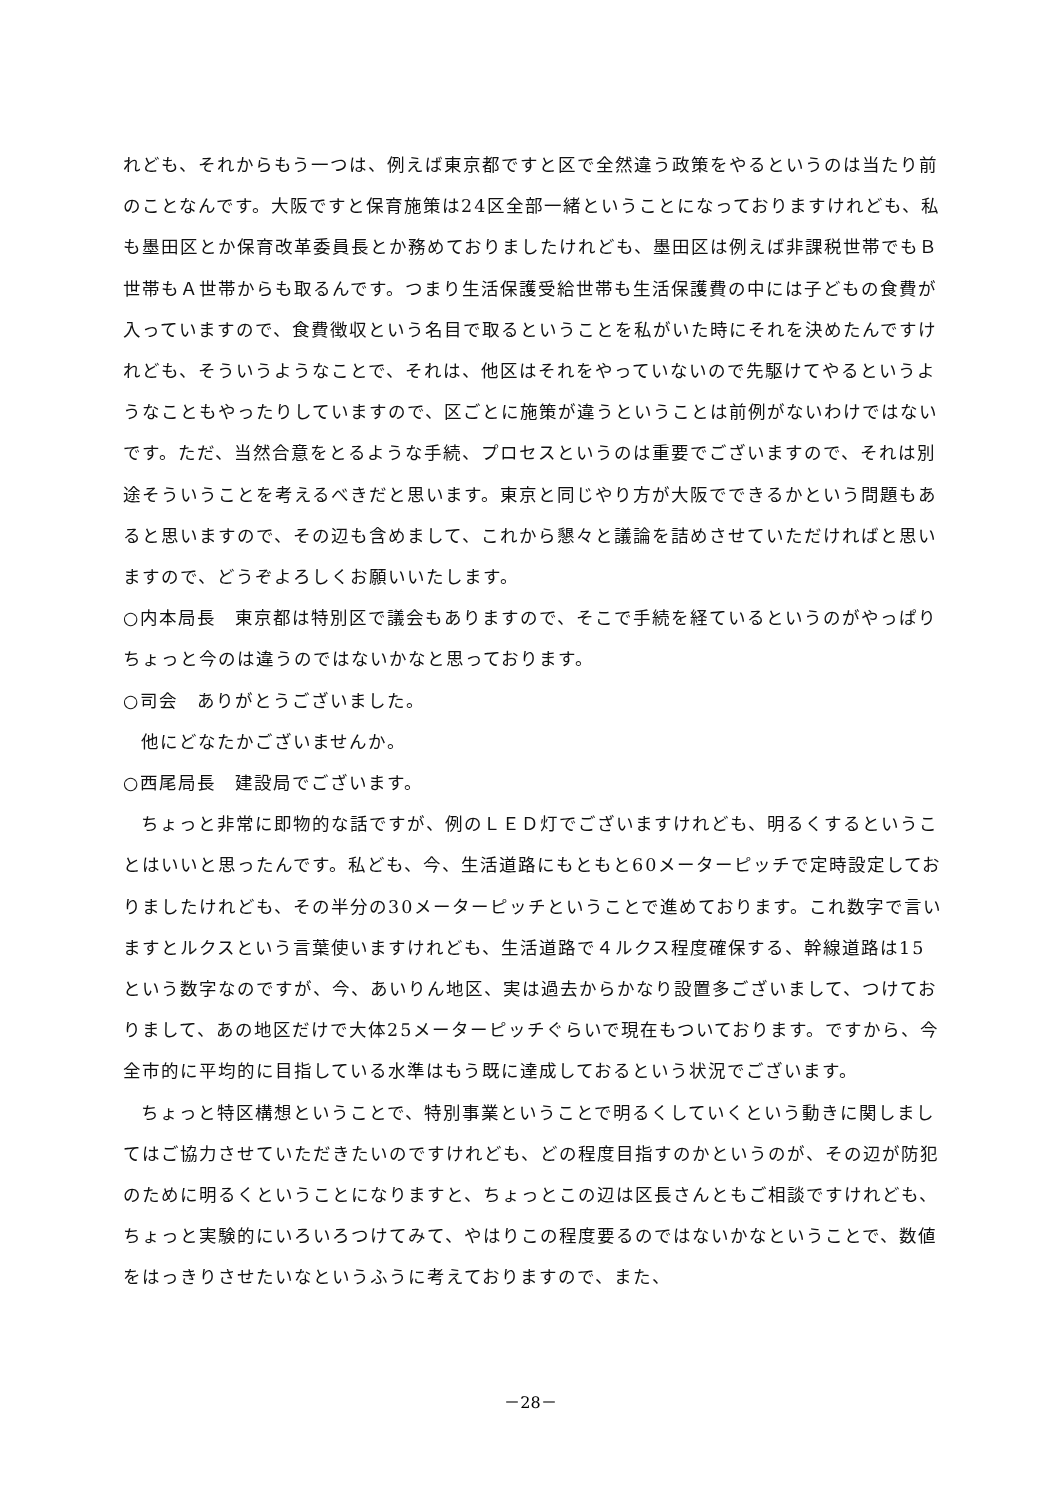れども、それからもう一つは、例えば東京都ですと区で全然違う政策をやるというのは当たり前のことなんです。大阪ですと保育施策は24区全部一緒ということになっておりますけれども、私も墨田区とか保育改革委員長とか務めておりましたけれども、墨田区は例えば非課税世帯でもＢ世帯もＡ世帯からも取るんです。つまり生活保護受給世帯も生活保護費の中には子どもの食費が入っていますので、食費徴収という名目で取るということを私がいた時にそれを決めたんですけれども、そういうようなことで、それは、他区はそれをやっていないので先駆けてやるというようなこともやったりしていますので、区ごとに施策が違うということは前例がないわけではないです。ただ、当然合意をとるような手続、プロセスというのは重要でございますので、それは別途そういうことを考えるべきだと思います。東京と同じやり方が大阪でできるかという問題もあると思いますので、その辺も含めまして、これから懇々と議論を詰めさせていただければと思いますので、どうぞよろしくお願いいたします。
○内本局長　東京都は特別区で議会もありますので、そこで手続を経ているというのがやっぱりちょっと今のは違うのではないかなと思っております。
○司会　ありがとうございました。
他にどなたかございませんか。
○西尾局長　建設局でございます。
ちょっと非常に即物的な話ですが、例のＬＥＤ灯でございますけれども、明るくするということはいいと思ったんです。私ども、今、生活道路にもともと60メーターピッチで定時設定しておりましたけれども、その半分の30メーターピッチということで進めております。これ数字で言いますとルクスという言葉使いますけれども、生活道路で４ルクス程度確保する、幹線道路は15という数字なのですが、今、あいりん地区、実は過去からかなり設置多ございまして、つけておりまして、あの地区だけで大体25メーターピッチぐらいで現在もついております。ですから、今全市的に平均的に目指している水準はもう既に達成しておるという状況でございます。
ちょっと特区構想ということで、特別事業ということで明るくしていくという動きに関しましてはご協力させていただきたいのですけれども、どの程度目指すのかというのが、その辺が防犯のために明るくということになりますと、ちょっとこの辺は区長さんともご相談ですけれども、ちょっと実験的にいろいろつけてみて、やはりこの程度要るのではないかなということで、数値をはっきりさせたいなというふうに考えておりますので、また、
－28－